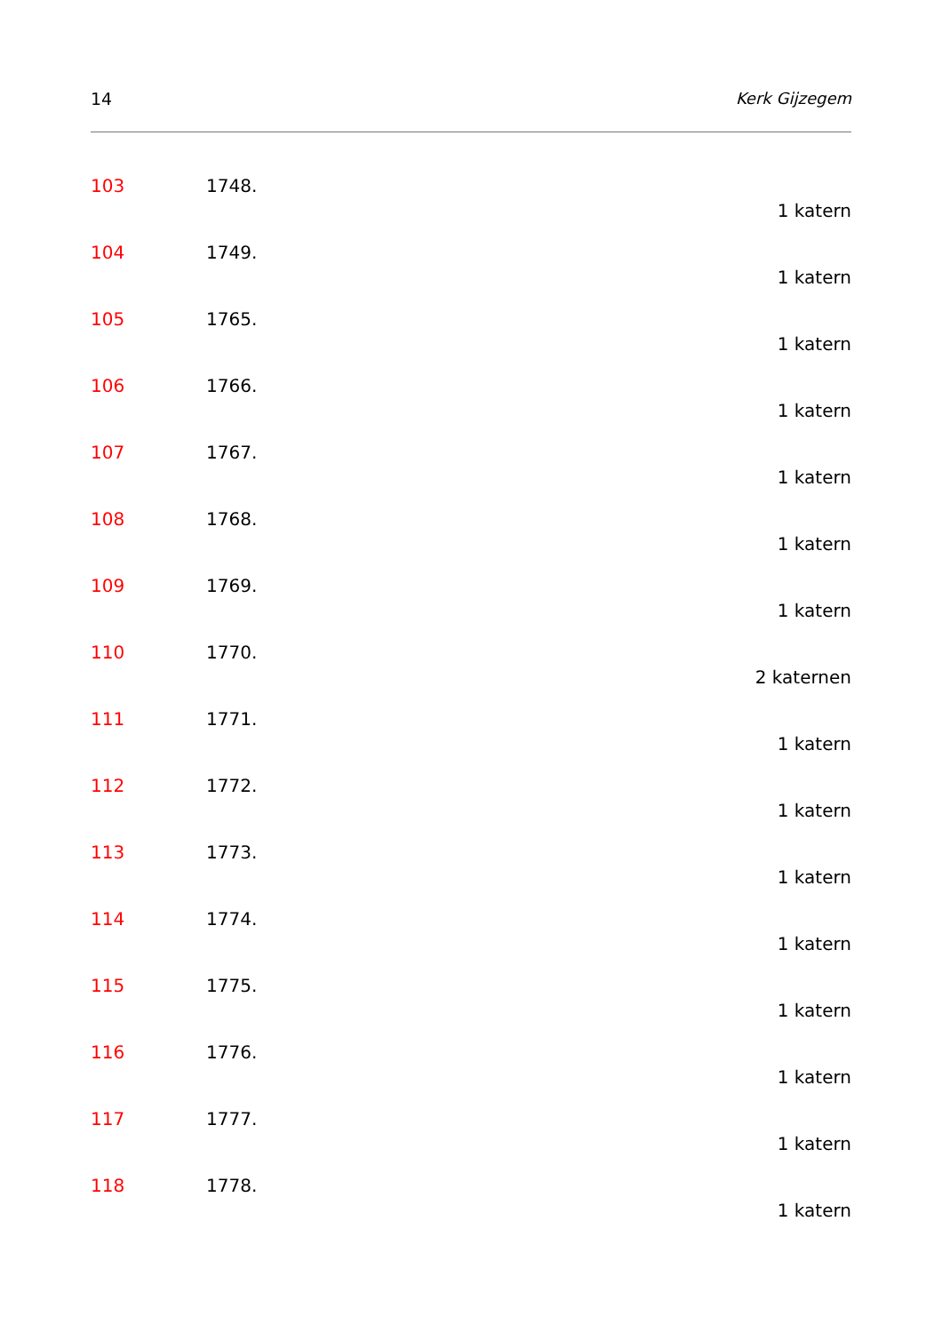14 Kerk Gijzegem
103 1748.
1 katern
104 1749.
1 katern
105 1765.
1 katern
106 1766.
1 katern
107 1767.
1 katern
108 1768.
1 katern
109 1769.
1 katern
110 1770.
2 katernen
111 1771.
1 katern
112 1772.
1 katern
113 1773.
1 katern
114 1774.
1 katern
115 1775.
1 katern
116 1776.
1 katern
117 1777.
1 katern
118 1778.
1 katern